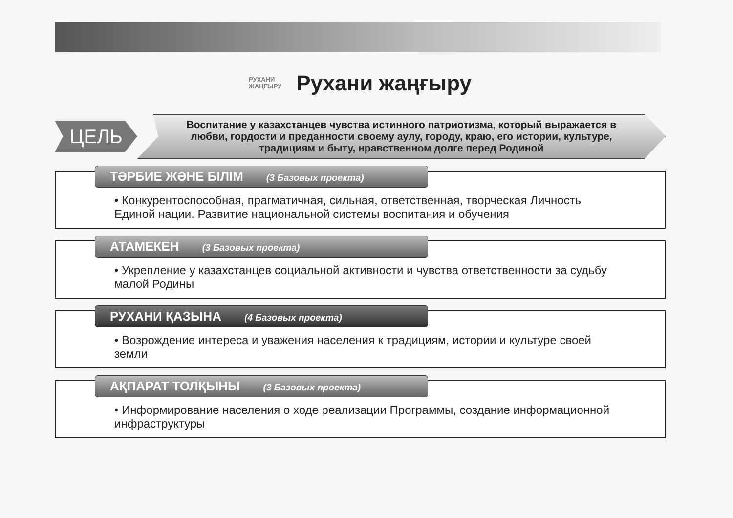РУХАНИ
ЖАҢҒЫРУ
Рухани жаңғыру
ЦЕЛЬ
Воспитание у казахстанцев чувства истинного патриотизма, который выражается в любви, гордости и преданности своему аулу, городу, краю, его истории, культуре, традициям и быту, нравственном долге перед Родиной
ТӘРБИЕ ЖӘНЕ БІЛІМ (3 Базовых проекта)
• Конкурентоспособная, прагматичная, сильная, ответственная, творческая Личность Единой нации. Развитие национальной системы воспитания и обучения
АТАМЕКЕН (3 Базовых проекта)
• Укрепление у казахстанцев социальной активности и чувства ответственности за судьбу малой Родины
РУХАНИ ҚАЗЫНА (4 Базовых проекта)
• Возрождение интереса и уважения населения к традициям, истории и культуре своей земли
АҚПАРАТ ТОЛҚЫНЫ (3 Базовых проекта)
• Информирование населения о ходе реализации Программы, создание информационной инфраструктуры